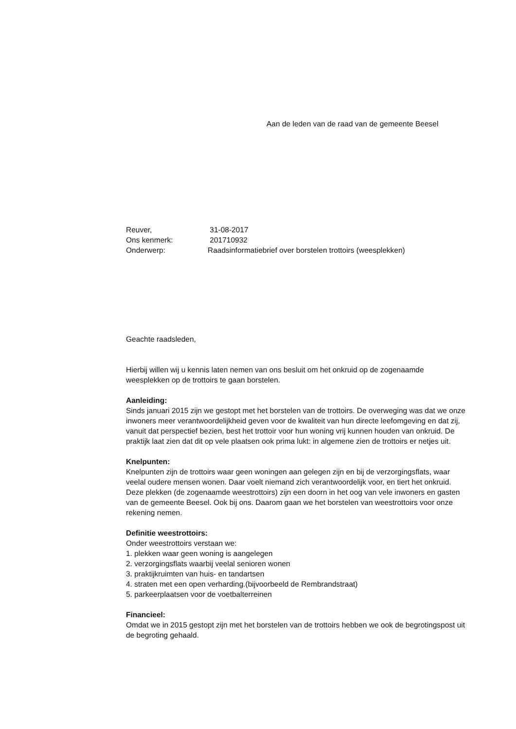Aan de leden van de raad van de gemeente Beesel
| Reuver, | 31-08-2017 |
| Ons kenmerk: | 201710932 |
| Onderwerp: | Raadsinformatiebrief over borstelen trottoirs (weesplekken) |
Geachte raadsleden,
Hierbij willen wij u kennis laten nemen van ons besluit om het onkruid op de zogenaamde weesplekken op de trottoirs te gaan borstelen.
Aanleiding:
Sinds januari 2015 zijn we gestopt met het borstelen van de trottoirs. De overweging was dat we onze inwoners meer verantwoordelijkheid geven voor de kwaliteit van hun directe leefomgeving en dat zij, vanuit dat perspectief bezien, best het trottoir voor hun woning vrij kunnen houden van onkruid. De praktijk laat zien dat dit op vele plaatsen ook prima lukt: in algemene zien de trottoirs er netjes uit.
Knelpunten:
Knelpunten zijn de trottoirs waar geen woningen aan gelegen zijn en bij de verzorgingsflats, waar veelal oudere mensen wonen. Daar voelt niemand zich verantwoordelijk voor, en tiert het onkruid. Deze plekken (de zogenaamde weestrottoirs) zijn een doorn in het oog van vele inwoners en gasten van de gemeente Beesel. Ook bij ons. Daarom gaan we het borstelen van weestrottoirs voor onze rekening nemen.
Definitie weestrottoirs:
Onder weestrottoirs verstaan we:
1. plekken waar geen woning is aangelegen
2. verzorgingsflats waarbij veelal senioren wonen
3. praktijkruimten van huis- en tandartsen
4. straten met een open verharding.(bijvoorbeeld de Rembrandstraat)
5. parkeerplaatsen voor de voetbalterreinen
Financieel:
Omdat we in 2015 gestopt zijn met het borstelen van de trottoirs hebben we ook de begrotingspost uit de begroting gehaald.